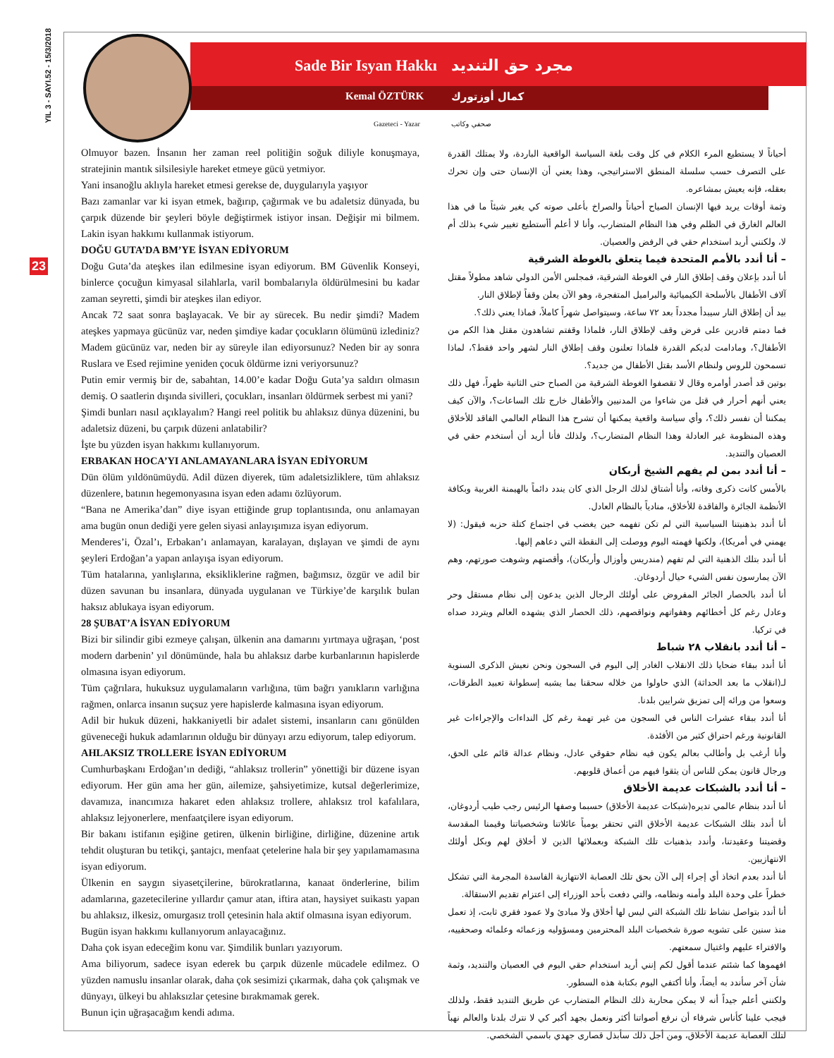YIL 3 - SAYI.52 - 15/3/2018
23
Sade Bir Isyan Hakkı مجرد حق التنديد
Kemal ÖZTÜRK كمال أوزتورك
Gazeteci - Yazar صحفي وكاتب
Olmuyor bazen. İnsanın her zaman reel politiğin soğuk diliyle konuşmaya, stratejinin mantık silsilesiyle hareket etmeye gücü yetmiyor.
Yani insanoğlu aklıyla hareket etmesi gerekse de, duygularıyla yaşıyor
Bazı zamanlar var ki isyan etmek, bağırıp, çağırmak ve bu adaletsiz dünyada, bu çarpık düzende bir şeyleri böyle değiştirmek istiyor insan. Değişir mi bilmem. Lakin isyan hakkımı kullanmak istiyorum.
DOĞU GUTA’DA BM’YE İSYAN EDİYORUM
Doğu Guta’da ateşkes ilan edilmesine isyan ediyorum. BM Güvenlik Konseyi, binlerce çocuğun kimyasal silahlarla, varil bombalarıyla öldürülmesini bu kadar zaman seyretti, şimdi bir ateşkes ilan ediyor.
Ancak 72 saat sonra başlayacak. Ve bir ay sürecek. Bu nedir şimdi? Madem ateşkes yapmaya gücünüz var, neden şimdiye kadar çocukların ölümünü izlediniz? Madem gücünüz var, neden bir ay süreyle ilan ediyorsunuz? Neden bir ay sonra Ruslara ve Esed rejimine yeniden çocuk öldürme izni veriyorsunuz?
Putin emir vermiş bir de, sabahtan, 14.00’e kadar Doğu Guta’ya saldırı olmasın demiş. O saatlerin dışında sivilleri, çocukları, insanları öldürmek serbest mi yani?
Şimdi bunları nasıl açıklayalım? Hangi reel politik bu ahlaksız dünya düzenini, bu adaletsiz düzeni, bu çarpık düzeni anlatabilir?
İşte bu yüzden isyan hakkımı kullanıyorum.
ERBAKAN HOCA’YI ANLAMAYANLARA İSYAN EDİYORUM
Dün ölüm yıldönümüydü. Adil düzen diyerek, tüm adaletsizliklere, tüm ahlaksız düzenlere, batının hegemonyasına isyan eden adamı özlüyorum.
“Bana ne Amerika’dan” diye isyan ettiğinde grup toplantısında, onu anlamayan ama bugün onun dediği yere gelen siyasi anlayışımıza isyan ediyorum.
Menderes’i, Özal’ı, Erbakan’ı anlamayan, karalayan, dışlayan ve şimdi de aynı şeyleri Erdoğan’a yapan anlayışa isyan ediyorum.
Tüm hatalarına, yanlışlarına, eksikliklerine rağmen, bağımsız, özgür ve adil bir düzen savunan bu insanlara, dünyada uygulanan ve Türkiye’de karşılık bulan haksız ablukaya isyan ediyorum.
28 ŞUBAT’A İSYAN EDİYORUM
Bizi bir silindir gibi ezmeye çalışan, ülkenin ana damarını yırtmaya uğraşan, ‘post modern darbenin’ yıl dönümünde, hala bu ahlaksız darbe kurbanlarının hapislerde olmasına isyan ediyorum.
Tüm çağrılara, hukuksuz uygulamaların varlığına, tüm bağrı yanıkların varlığına rağmen, onlarca insanın suçsuz yere hapislerde kalmasına isyan ediyorum.
Adil bir hukuk düzeni, hakkaniyetli bir adalet sistemi, insanların canı gönülden güveneceği hukuk adamlarının olduğu bir dünyayı arzu ediyorum, talep ediyorum.
AHLAKSIZ TROLLERE İSYAN EDİYORUM
Cumhurbaşkanı Erdoğan’ın dediği, “ahlaksız trollerin” yönettiği bir düzene isyan ediyorum. Her gün ama her gün, ailemize, şahsiyetimize, kutsal değerlerimize, davamıza, inancımıza hakaret eden ahlaksız trollere, ahlaksız trol kafalılara, ahlaksız lejyonerlere, menfaatçilere isyan ediyorum.
Bir bakanı istifanın eşiğine getiren, ülkenin birliğine, dirliğine, düzenine artık tehdit oluşturan bu tetikçi, şantajcı, menfaat çetelerine hala bir şey yapılamamasına isyan ediyorum.
Ülkenin en saygın siyasetçilerine, bürokratlarına, kanaat önderlerine, bilim adamlarına, gazetecilerine yıllardır çamur atan, iftira atan, haysiyet suikastı yapan bu ahlaksız, ilkesiz, omurgasız troll çetesinin hala aktif olmasına isyan ediyorum.
Bugün isyan hakkımı kullanıyorum anlayacağınız.
Daha çok isyan edeceğim konu var. Şimdilik bunları yazıyorum.
Ama biliyorum, sadece isyan ederek bu çarpık düzenle mücadele edilmez. O yüzden namuslu insanlar olarak, daha çok sesimizi çıkarmak, daha çok çalışmak ve dünyayı, ülkeyi bu ahlaksızlar çetesine bırakmamak gerek.
Bunun için uğraşacağım kendi adıma.
أحياناً لا يستطيع المرء الكلام في كل وقت بلغة السياسة الواقعية الباردة، ولا يمتلك القدرة على التصرف حسب سلسلة المنطق الاستراتيجي، وهذا يعني أن الإنسان حتى وإن تحرك بعقله، فإنه يعيش بمشاعره.
وثمة أوقات يريد فيها الإنسان الصياح أحياناً والصراخ بأعلى صوته كي يغير شيئاً ما في هذا العالم الغارق في الظلم وفي هذا النظام المتضارب، وأنا لا أعلم أأستطيع تغيير شيء بذلك أم لا، ولكنني أريد استخدام حقي في الرفض والعصيان.
– أنا أندد بالأمم المتحدة فيما يتعلق بالغوطة الشرقية
أنا أندد بإعلان وقف إطلاق النار في الغوطة الشرقية، فمجلس الأمن الدولي شاهد مطولاً مقتل آلاف الأطفال بالأسلحة الكيميائية والبراميل المتفجرة، وهو الآن يعلن وقفاً لإطلاق النار.
بيد أن إطلاق النار سيبدأ مجدداً بعد ٧٢ ساعة، وسيتواصل شهراً كاملاً، فماذا يعني ذلك؟.
فما دمتم قادرين على فرض وقف لإطلاق النار، فلماذا وقفتم تشاهدون مقتل هذا الكم من الأطفال؟، ومادامت لديكم القدرة فلماذا تعلنون وقف إطلاق النار لشهر واحد فقط؟، لماذا تسمحون للروس ولنظام الأسد بقتل الأطفال من جديد؟.
بوتين قد أصدر أوامره وقال لا تقصفوا الغوطة الشرقية من الصباح حتى الثانية ظهراً، فهل ذلك يعني أنهم أحرار في قتل من شاءوا من المدنيين والأطفال خارج تلك الساعات؟، والآن كيف يمكننا أن نفسر ذلك؟، وأي سياسة واقعية يمكنها أن تشرح هذا النظام العالمي الفاقد للأخلاق وهذه المنظومة غير العادلة وهذا النظام المتضارب؟، ولذلك فأنا أريد أن أستخدم حقي في العصيان والتنديد.
– أنا أندد بمن لم يفهم الشيخ أربكان
بالأمس كانت ذكرى وفاته، وأنا أشتاق لذلك الرجل الذي كان يندد دائماً بالهيمنة الغربية وبكافة الأنظمة الجائرة والفاقدة للأخلاق، منادياً بالنظام العادل.
أنا أندد بذهنيتنا السياسية التي لم تكن تفهمه حين يغضب في اجتماع كتلة حزبه فيقول: (لا يهمني في أمريكا)، ولكنها فهمته اليوم ووصلت إلى النقطة التي دعاهم إليها.
أنا أندد بتلك الذهنية التي لم تفهم (مندريس وأوزال وأربكان)، وأقصتهم وشوهت صورتهم، وهم الآن يمارسون نفس الشيء حيال أردوغان.
أنا أندد بالحصار الجائر المفروض على أولئك الرجال الذين يدعون إلى نظام مستقل وحر وعادل رغم كل أخطائهم وهفواتهم ونواقصهم، ذلك الحصار الذي يشهده العالم ويتردد صداه في تركيا.
– أنا أندد بانقلاب ٢٨ شباط
أنا أندد ببقاء ضحايا ذلك الانقلاب الغادر إلى اليوم في السجون ونحن نعيش الذكرى السنوية لـ(انقلاب ما بعد الحداثة) الذي حاولوا من خلاله سحقنا بما يشبه إسطوانة تعبيد الطرقات، وسعوا من ورائه إلى تمزيق شرايين بلدنا.
أنا أندد ببقاء عشرات الناس في السجون من غير تهمة رغم كل النداءات والإجراءات غير القانونية ورغم احتراق كثير من الأفئدة.
وأنا أرغب بل وأطالب بعالم يكون فيه نظام حقوقي عادل، ونظام عدالة قائم على الحق، ورجال قانون يمكن للناس أن يثقوا فيهم من أعماق قلوبهم.
– أنا أندد بالشبكات عديمة الأخلاق
أنا أندد بنظام عالمي تديره(شبكات عديمة الأخلاق) حسبما وصفها الرئيس رجب طيب أردوغان، أنا أندد بتلك الشبكات عديمة الأخلاق التي تحتقر يومياً عائلاتنا وشخصياتنا وقيمنا المقدسة وقضيتنا وعقيدتنا، وأندد بذهنيات تلك الشبكة وبعملائها الذين لا أخلاق لهم وبكل أولئك الانتهازيين.
أنا أندد بعدم اتخاذ أي إجراء إلى الآن بحق تلك العصابة الانتهازية الفاسدة المجرمة التي تشكل خطراً على وحدة البلد وأمنه ونظامه، والتي دفعت بأحد الوزراء إلى اعتزام تقديم الاستقالة.
أنا أندد بتواصل نشاط تلك الشبكة التي ليس لها أخلاق ولا مبادئ ولا عمود فقري ثابت، إذ تعمل منذ سنين على تشويه صورة شخصيات البلد المحترمين ومسؤوليه وزعمائه وعلمائه وصحفييه، والافتراء عليهم واغتيال سمعتهم.
افهموها كما شئتم عندما أقول لكم إنني أريد استخدام حقي اليوم في العصيان والتنديد، وثمة شأن آخر سأندد به أيضاً، وأنا أكتفي اليوم بكتابة هذه السطور.
ولكنني أعلم جيداً أنه لا يمكن محاربة ذلك النظام المتضارب عن طريق التنديد فقط، ولذلك فيجب علينا كأناس شرفاء أن نرفع أصواتنا أكثر ونعمل بجهد أكبر كي لا نترك بلدنا والعالم نهباً لتلك العصابة عديمة الأخلاق، ومن أجل ذلك سأبذل قصارى جهدي باسمي الشخصي.